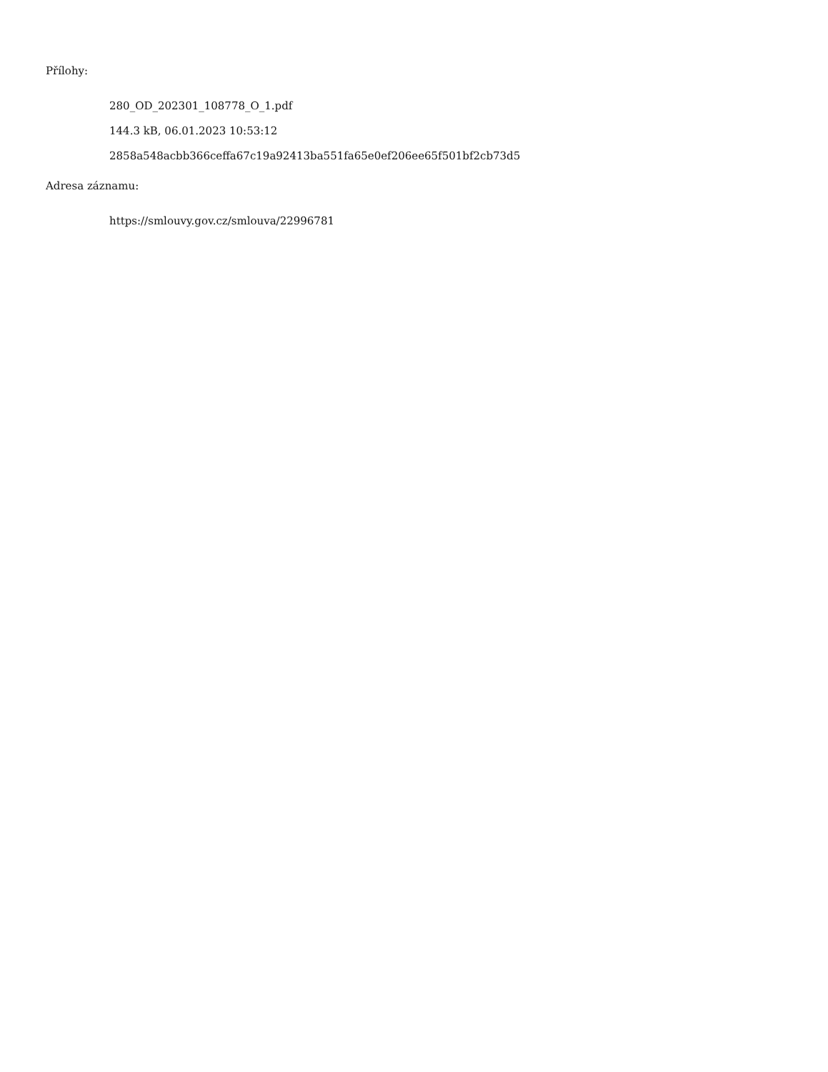Přílohy:
280_OD_202301_108778_O_1.pdf
144.3 kB, 06.01.2023 10:53:12
2858a548acbb366ceffa67c19a92413ba551fa65e0ef206ee65f501bf2cb73d5
Adresa záznamu:
https://smlouvy.gov.cz/smlouva/22996781